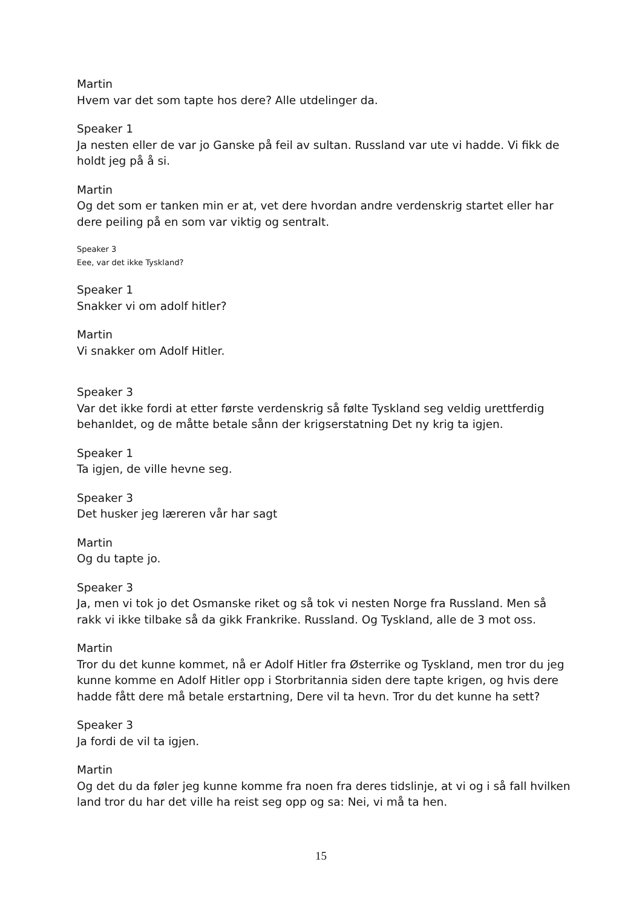Martin
Hvem var det som tapte hos dere? Alle utdelinger da.
Speaker 1
Ja nesten eller de var jo Ganske på feil av sultan. Russland var ute vi hadde. Vi fikk de holdt jeg på å si.
Martin
Og det som er tanken min er at, vet dere hvordan andre verdenskrig startet eller har dere peiling på en som var viktig og sentralt.
Speaker 3
Eee, var det ikke Tyskland?
Speaker 1
Snakker vi om adolf hitler?
Martin
Vi snakker om Adolf Hitler.
Speaker 3
Var det ikke fordi at etter første verdenskrig så følte Tyskland seg veldig urettferdig behanldet, og de måtte betale sånn der krigserstatning Det ny krig ta igjen.
Speaker 1
Ta igjen, de ville hevne seg.
Speaker 3
Det husker jeg læreren vår har sagt
Martin
Og du tapte jo.
Speaker 3
Ja, men vi tok jo det Osmanske riket og så tok vi nesten Norge fra Russland. Men så rakk vi ikke tilbake så da gikk Frankrike. Russland. Og Tyskland, alle de 3 mot oss.
Martin
Tror du det kunne kommet, nå er Adolf Hitler fra Østerrike og Tyskland, men tror du jeg kunne komme en Adolf Hitler opp i Storbritannia siden dere tapte krigen, og hvis dere hadde fått dere må betale erstartning, Dere vil ta hevn. Tror du det kunne ha sett?
Speaker 3
Ja fordi de vil ta igjen.
Martin
Og det du da føler jeg kunne komme fra noen fra deres tidslinje, at vi og i så fall hvilken land tror du har det ville ha reist seg opp og sa: Nei, vi må ta hen.
15